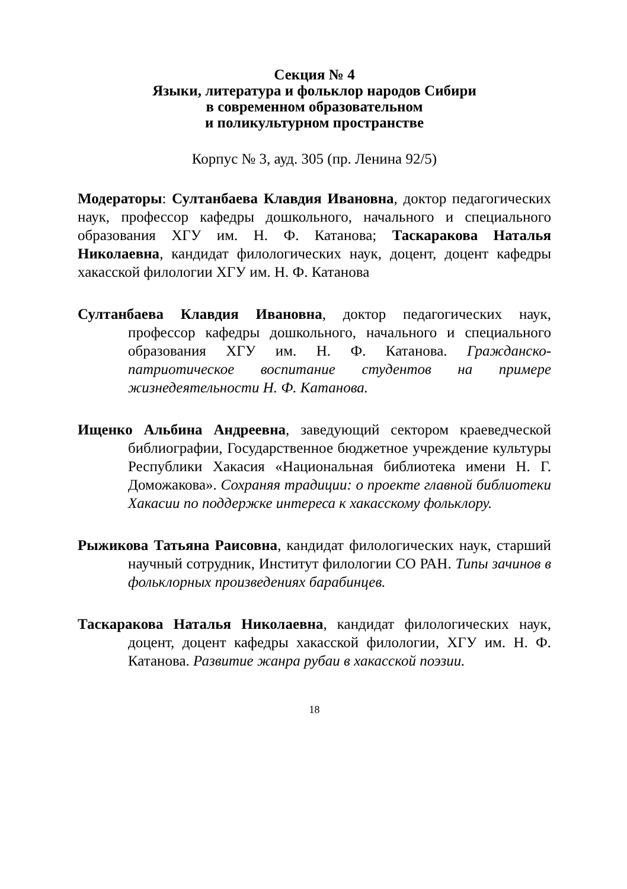Секция № 4
Языки, литература и фольклор народов Сибири
в современном образовательном
и поликультурном пространстве
Корпус № 3, ауд. 305 (пр. Ленина 92/5)
Модераторы: Султанбаева Клавдия Ивановна, доктор педагогических наук, профессор кафедры дошкольного, начального и специального образования ХГУ им. Н. Ф. Катанова; Таскаракова Наталья Николаевна, кандидат филологических наук, доцент, доцент кафедры хакасской филологии ХГУ им. Н. Ф. Катанова
Султанбаева Клавдия Ивановна, доктор педагогических наук, профессор кафедры дошкольного, начального и специального образования ХГУ им. Н. Ф. Катанова. Гражданско-патриотическое воспитание студентов на примере жизнедеятельности Н. Ф. Катанова.
Ищенко Альбина Андреевна, заведующий сектором краеведческой библиографии, Государственное бюджетное учреждение культуры Республики Хакасия «Национальная библиотека имени Н. Г. Доможакова». Сохраняя традиции: о проекте главной библиотеки Хакасии по поддержке интереса к хакасскому фольклору.
Рыжикова Татьяна Раисовна, кандидат филологических наук, старший научный сотрудник, Институт филологии СО РАН. Типы зачинов в фольклорных произведениях барабинцев.
Таскаракова Наталья Николаевна, кандидат филологических наук, доцент, доцент кафедры хакасской филологии, ХГУ им. Н. Ф. Катанова. Развитие жанра рубаи в хакасской поэзии.
18